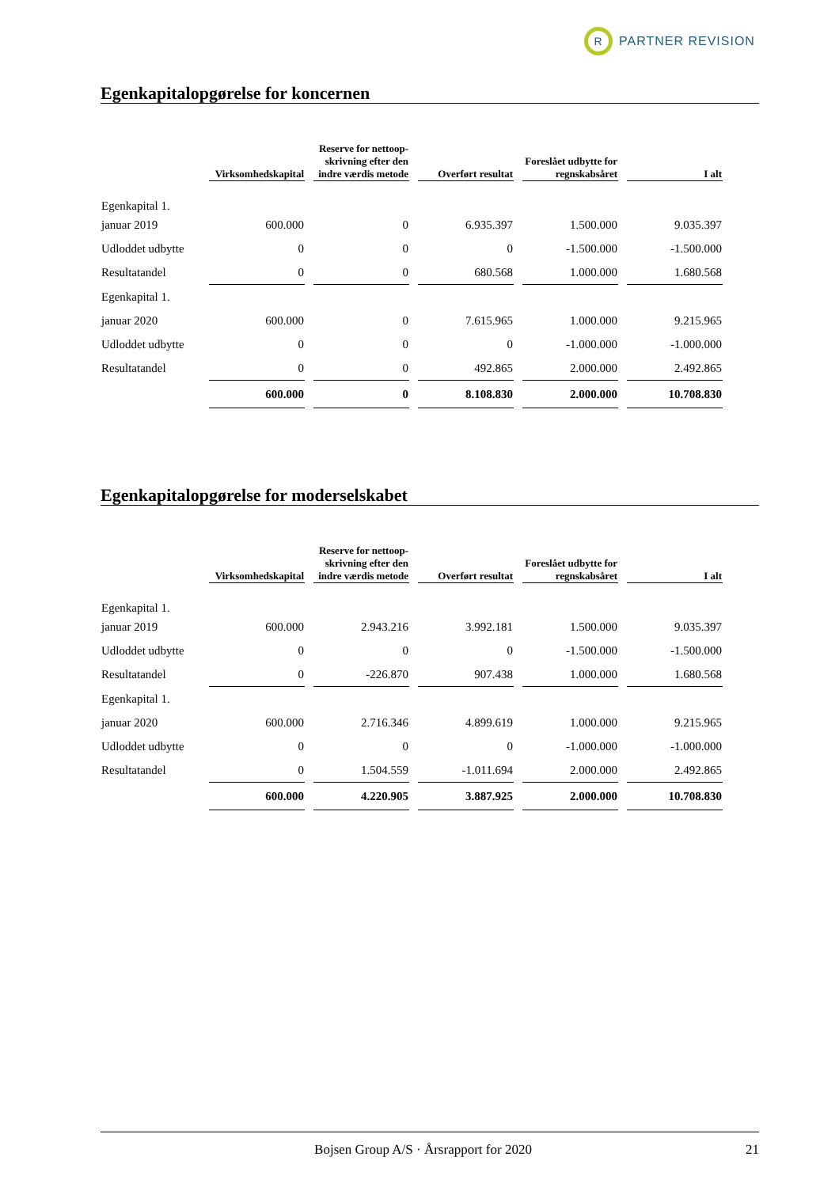R
PARTNER REVISION
Egenkapitalopgørelse for koncernen
| | Virksomhedskapital | Reserve for nettoop-skrivning efter den indre værdis metode | Overført resultat | Foreslået udbytte for regnskabsåret | I alt |
| --- | --- | --- | --- | --- | --- |
| Egenkapital 1. | | | | | |
| januar 2019 | 600.000 | 0 | 6.935.397 | 1.500.000 | 9.035.397 |
| Udloddet udbytte | 0 | 0 | 0 | -1.500.000 | -1.500.000 |
| Resultatandel | 0 | 0 | 680.568 | 1.000.000 | 1.680.568 |
| Egenkapital 1. | | | | | |
| januar 2020 | 600.000 | 0 | 7.615.965 | 1.000.000 | 9.215.965 |
| Udloddet udbytte | 0 | 0 | 0 | -1.000.000 | -1.000.000 |
| Resultatandel | 0 | 0 | 492.865 | 2.000.000 | 2.492.865 |
| | 600.000 | 0 | 8.108.830 | 2.000.000 | 10.708.830 |
Egenkapitalopgørelse for moderselskabet
| | Virksomhedskapital | Reserve for nettoop-skrivning efter den indre værdis metode | Overført resultat | Foreslået udbytte for regnskabsåret | I alt |
| --- | --- | --- | --- | --- | --- |
| Egenkapital 1. | | | | | |
| januar 2019 | 600.000 | 2.943.216 | 3.992.181 | 1.500.000 | 9.035.397 |
| Udloddet udbytte | 0 | 0 | 0 | -1.500.000 | -1.500.000 |
| Resultatandel | 0 | -226.870 | 907.438 | 1.000.000 | 1.680.568 |
| Egenkapital 1. | | | | | |
| januar 2020 | 600.000 | 2.716.346 | 4.899.619 | 1.000.000 | 9.215.965 |
| Udloddet udbytte | 0 | 0 | 0 | -1.000.000 | -1.000.000 |
| Resultatandel | 0 | 1.504.559 | -1.011.694 | 2.000.000 | 2.492.865 |
| | 600.000 | 4.220.905 | 3.887.925 | 2.000.000 | 10.708.830 |
Bojsen Group A/S · Årsrapport for 2020 21